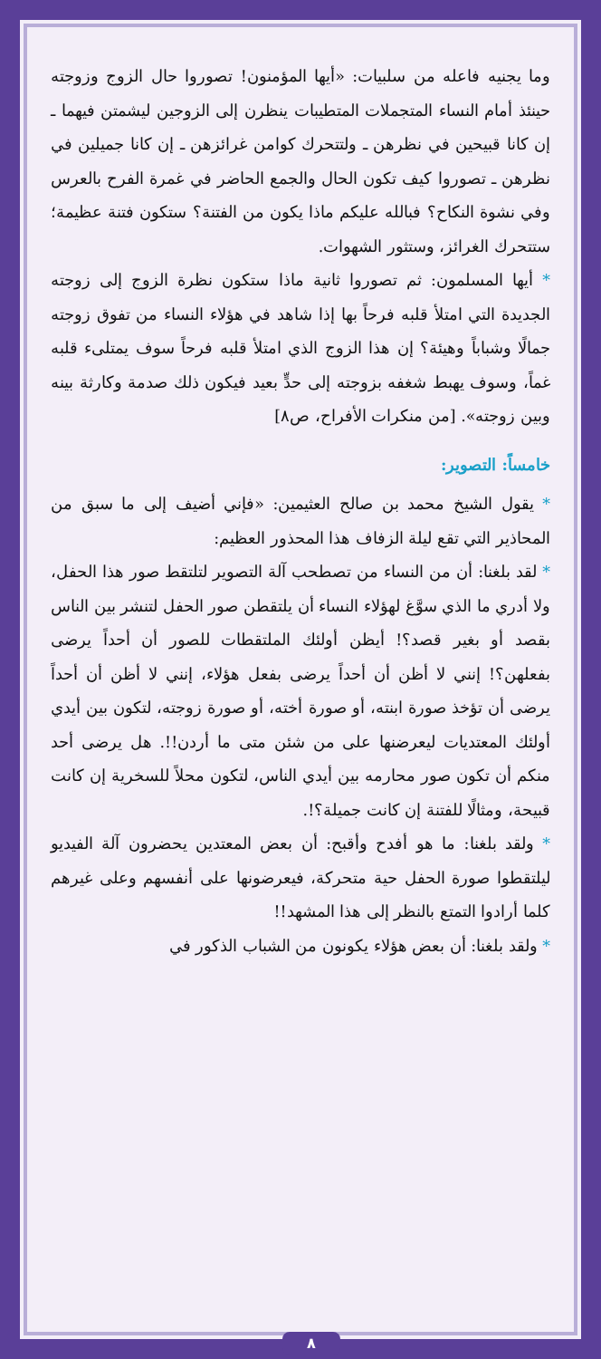وما يجنيه فاعله من سلبيات: «أيها المؤمنون! تصوروا حال الزوج وزوجته حينئذ أمام النساء المتجملات المتطيبات ينظرن إلى الزوجين ليشمتن فيهما ـ إن كانا قبيحين في نظرهن ـ ولتتحرك كوامن غرائزهن ـ إن كانا جميلين في نظرهن ـ تصوروا كيف تكون الحال والجمع الحاضر في غمرة الفرح بالعرس وفي نشوة النكاح؟ فبالله عليكم ماذا يكون من الفتنة؟ ستكون فتنة عظيمة؛ ستتحرك الغرائز، وستثور الشهوات.
* أيها المسلمون: ثم تصوروا ثانية ماذا ستكون نظرة الزوج إلى زوجته الجديدة التي امتلأ قلبه فرحاً بها إذا شاهد في هؤلاء النساء من تفوق زوجته جمالًا وشباباً وهيئة؟ إن هذا الزوج الذي امتلأ قلبه فرحاً سوف يمتلىء قلبه غماً، وسوف يهبط شغفه بزوجته إلى حدٍّ بعيد فيكون ذلك صدمة وكارثة بينه وبين زوجته». [من منكرات الأفراح، ص٨]
خامساً: التصوير:
* يقول الشيخ محمد بن صالح العثيمين: «فإني أضيف إلى ما سبق من المحاذير التي تقع ليلة الزفاف هذا المحذور العظيم:
* لقد بلغنا: أن من النساء من تصطحب آلة التصوير لتلتقط صور هذا الحفل، ولا أدري ما الذي سوَّغ لهؤلاء النساء أن يلتقطن صور الحفل لتنشر بين الناس بقصد أو بغير قصد؟! أيظن أولئك الملتقطات للصور أن أحداً يرضى بفعلهن؟! إنني لا أظن أن أحداً يرضى بفعل هؤلاء، إنني لا أظن أن أحداً يرضى أن تؤخذ صورة ابنته، أو صورة أخته، أو صورة زوجته، لتكون بين أيدي أولئك المعتديات ليعرضنها على من شئن متى ما أردن!!. هل يرضى أحد منكم أن تكون صور محارمه بين أيدي الناس، لتكون محلاً للسخرية إن كانت قبيحة، ومثالًا للفتنة إن كانت جميلة؟!.
* ولقد بلغنا: ما هو أفدح وأقبح: أن بعض المعتدين يحضرون آلة الفيديو ليلتقطوا صورة الحفل حية متحركة، فيعرضونها على أنفسهم وعلى غيرهم كلما أرادوا التمتع بالنظر إلى هذا المشهد!!
* ولقد بلغنا: أن بعض هؤلاء يكونون من الشباب الذكور في
٨